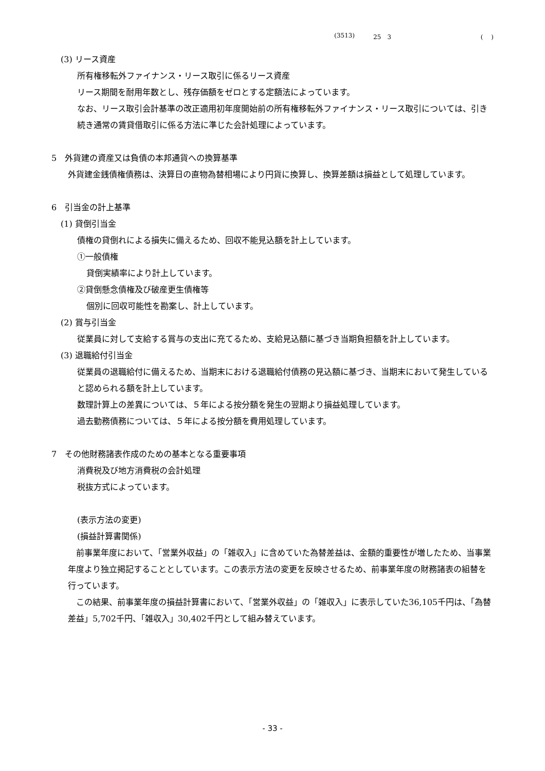(3513) 25　3 (　 )
(3) リース資産
所有権移転外ファイナンス・リース取引に係るリース資産
リース期間を耐用年数とし、残存価額をゼロとする定額法によっています。
なお、リース取引会計基準の改正適用初年度開始前の所有権移転外ファイナンス・リース取引については、引き続き通常の賃貸借取引に係る方法に準じた会計処理によっています。
5　外貨建の資産又は負債の本邦通貨への換算基準
外貨建金銭債権債務は、決算日の直物為替相場により円貨に換算し、換算差額は損益として処理しています。
6　引当金の計上基準
(1) 貸倒引当金
債権の貸倒れによる損失に備えるため、回収不能見込額を計上しています。
①一般債権
貸倒実績率により計上しています。
②貸倒懸念債権及び破産更生債権等
個別に回収可能性を勘案し、計上しています。
(2) 賞与引当金
従業員に対して支給する賞与の支出に充てるため、支給見込額に基づき当期負担額を計上しています。
(3) 退職給付引当金
従業員の退職給付に備えるため、当期末における退職給付債務の見込額に基づき、当期末において発生していると認められる額を計上しています。
数理計算上の差異については、５年による按分額を発生の翌期より損益処理しています。
過去勤務債務については、５年による按分額を費用処理しています。
7　その他財務諸表作成のための基本となる重要事項
消費税及び地方消費税の会計処理
税抜方式によっています。
(表示方法の変更)
(損益計算書関係)
　前事業年度において、「営業外収益」の「雑収入」に含めていた為替差益は、金額的重要性が増したため、当事業年度より独立掲記することとしています。この表示方法の変更を反映させるため、前事業年度の財務諸表の組替を行っています。
　この結果、前事業年度の損益計算書において、「営業外収益」の「雑収入」に表示していた36,105千円は、「為替差益」5,702千円、「雑収入」30,402千円として組み替えています。
- 33 -